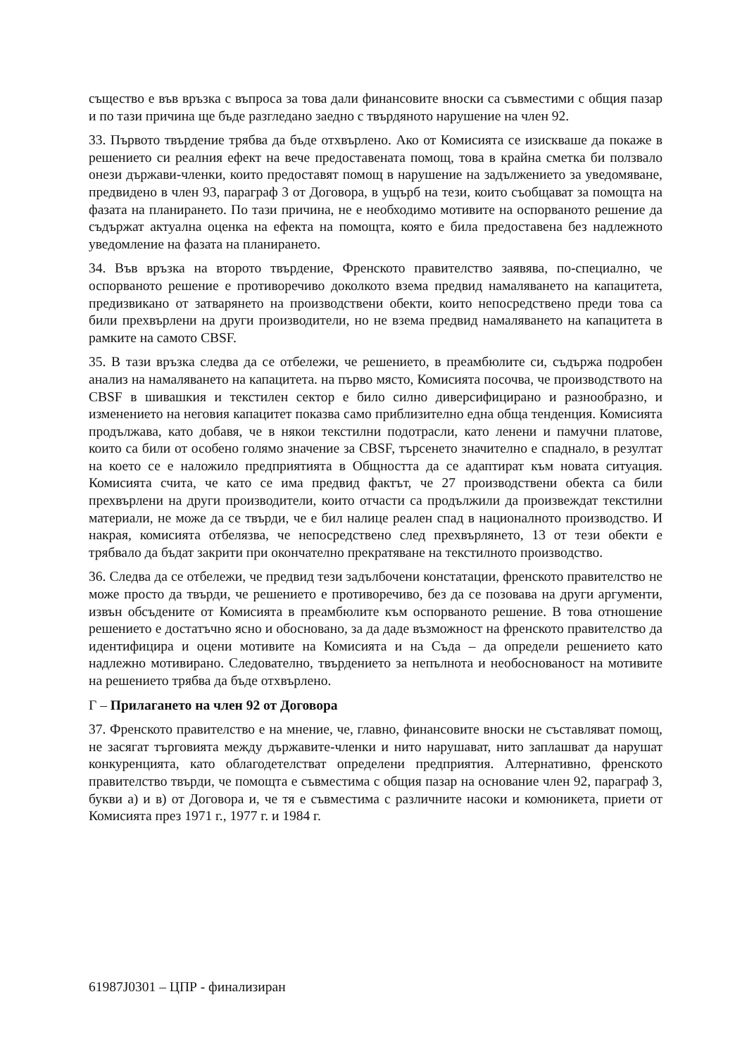същество е във връзка с въпроса за това дали финансовите вноски са съвместими с общия пазар и по тази причина ще бъде разгледано заедно с твърдяното нарушение на член 92.
33. Първото твърдение трябва да бъде отхвърлено. Ако от Комисията се изискваше да покаже в решението си реалния ефект на вече предоставената помощ, това в крайна сметка би ползвало онези държави-членки, които предоставят помощ в нарушение на задължението за уведомяване, предвидено в член 93, параграф 3 от Договора, в ущърб на тези, които съобщават за помощта на фазата на планирането. По тази причина, не е необходимо мотивите на оспорваното решение да съдържат актуална оценка на ефекта на помощта, която е била предоставена без надлежното уведомление на фазата на планирането.
34. Във връзка на второто твърдение, Френското правителство заявява, по-специално, че оспорваното решение е противоречиво доколкото взема предвид намаляването на капацитета, предизвикано от затварянето на производствени обекти, които непосредствено преди това са били прехвърлени на други производители, но не взема предвид намаляването на капацитета в рамките на самото CBSF.
35. В тази връзка следва да се отбележи, че решението, в преамбюлите си, съдържа подробен анализ на намаляването на капацитета. на първо място, Комисията посочва, че производството на CBSF в шивашкия и текстилен сектор е било силно диверсифицирано и разнообразно, и изменението на неговия капацитет показва само приблизително една обща тенденция. Комисията продължава, като добавя, че в някои текстилни подотрасли, като ленени и памучни платове, които са били от особено голямо значение за CBSF, търсенето значително е спаднало, в резултат на което се е наложило предприятията в Общността да се адаптират към новата ситуация. Комисията счита, че като се има предвид фактът, че 27 производствени обекта са били прехвърлени на други производители, които отчасти са продължили да произвеждат текстилни материали, не може да се твърди, че е бил налице реален спад в националното производство. И накрая, комисията отбелязва, че непосредствено след прехвърлянето, 13 от тези обекти е трябвало да бъдат закрити при окончателно прекратяване на текстилното производство.
36. Следва да се отбележи, че предвид тези задълбочени констатации, френското правителство не може просто да твърди, че решението е противоречиво, без да се позовава на други аргументи, извън обсъдените от Комисията в преамбюлите към оспорваното решение. В това отношение решението е достатъчно ясно и обосновано, за да даде възможност на френското правителство да идентифицира и оцени мотивите на Комисията и на Съда – да определи решението като надлежно мотивирано. Следователно, твърдението за непълнота и необоснованост на мотивите на решението трябва да бъде отхвърлено.
Г – Прилагането на член 92 от Договора
37. Френското правителство е на мнение, че, главно, финансовите вноски не съставляват помощ, не засягат търговията между държавите-членки и нито нарушават, нито заплашват да нарушат конкуренцията, като облагодетелстват определени предприятия. Алтернативно, френското правителство твърди, че помощта е съвместима с общия пазар на основание член 92, параграф 3, букви а) и в) от Договора и, че тя е съвместима с различните насоки и комюникета, приети от Комисията през 1971 г., 1977 г. и 1984 г.
61987J0301 – ЦПР - финализиран